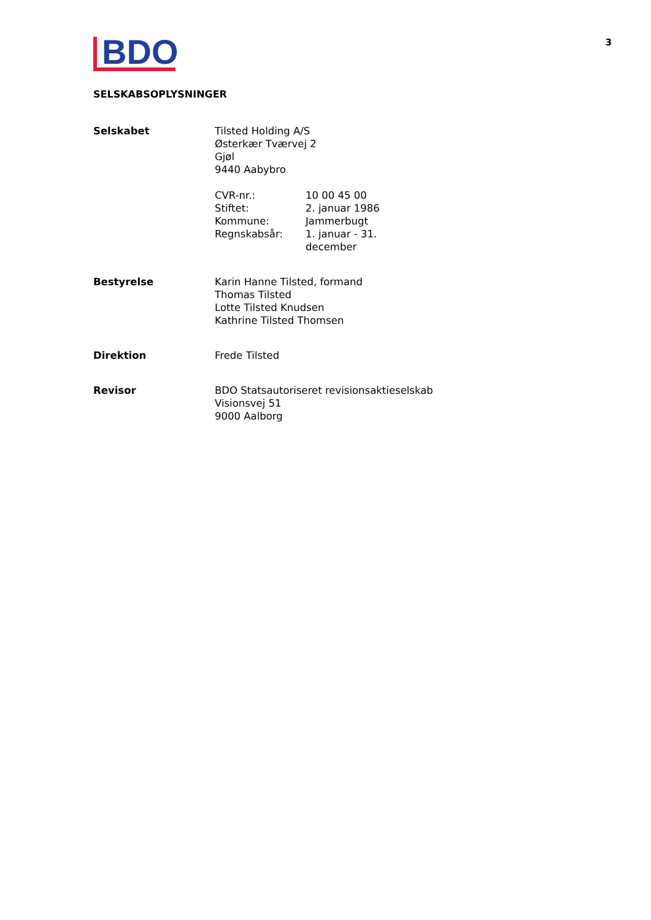BDO
3
SELSKABSOPLYSNINGER
| Selskabet | Tilsted Holding A/S Østerkær Tværvej 2 Gjøl 9440 Aabybro / CVR-nr.: / 10 00 45 00 / / Stiftet: / 2. januar 1986 / / Kommune: / Jammerbugt / / Regnskabsår: / 1. januar - 31. december / |
| Bestyrelse | Karin Hanne Tilsted, formand Thomas Tilsted Lotte Tilsted Knudsen Kathrine Tilsted Thomsen |
| Direktion | Frede Tilsted |
| Revisor | BDO Statsautoriseret revisionsaktieselskab Visionsvej 51 9000 Aalborg |